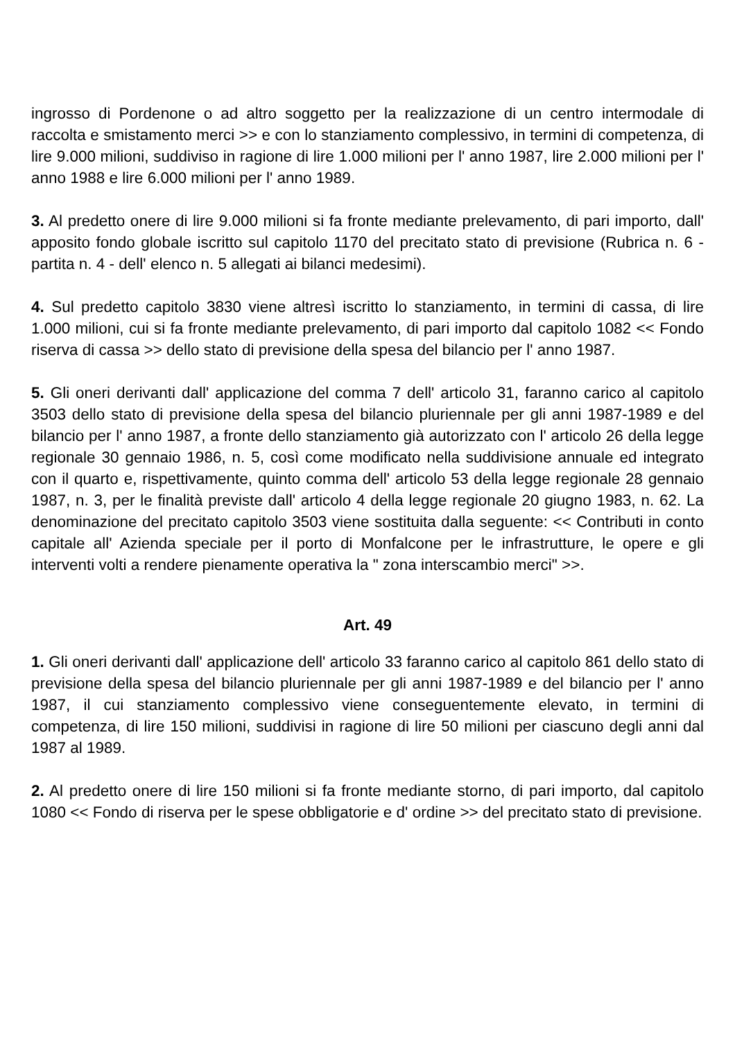ingrosso di Pordenone o ad altro soggetto per la realizzazione di un centro intermodale di raccolta e smistamento merci >> e con lo stanziamento complessivo, in termini di competenza, di lire 9.000 milioni, suddiviso in ragione di lire 1.000 milioni per l' anno 1987, lire 2.000 milioni per l' anno 1988 e lire 6.000 milioni per l' anno 1989.
3. Al predetto onere di lire 9.000 milioni si fa fronte mediante prelevamento, di pari importo, dall' apposito fondo globale iscritto sul capitolo 1170 del precitato stato di previsione (Rubrica n. 6 - partita n. 4 - dell' elenco n. 5 allegati ai bilanci medesimi).
4. Sul predetto capitolo 3830 viene altresì iscritto lo stanziamento, in termini di cassa, di lire 1.000 milioni, cui si fa fronte mediante prelevamento, di pari importo dal capitolo 1082 << Fondo riserva di cassa >> dello stato di previsione della spesa del bilancio per l' anno 1987.
5. Gli oneri derivanti dall' applicazione del comma 7 dell' articolo 31, faranno carico al capitolo 3503 dello stato di previsione della spesa del bilancio pluriennale per gli anni 1987-1989 e del bilancio per l' anno 1987, a fronte dello stanziamento già autorizzato con l' articolo 26 della legge regionale 30 gennaio 1986, n. 5, così come modificato nella suddivisione annuale ed integrato con il quarto e, rispettivamente, quinto comma dell' articolo 53 della legge regionale 28 gennaio 1987, n. 3, per le finalità previste dall' articolo 4 della legge regionale 20 giugno 1983, n. 62. La denominazione del precitato capitolo 3503 viene sostituita dalla seguente: << Contributi in conto capitale all' Azienda speciale per il porto di Monfalcone per le infrastrutture, le opere e gli interventi volti a rendere pienamente operativa la " zona interscambio merci" >>.
Art. 49
1. Gli oneri derivanti dall' applicazione dell' articolo 33 faranno carico al capitolo 861 dello stato di previsione della spesa del bilancio pluriennale per gli anni 1987-1989 e del bilancio per l' anno 1987, il cui stanziamento complessivo viene conseguentemente elevato, in termini di competenza, di lire 150 milioni, suddivisi in ragione di lire 50 milioni per ciascuno degli anni dal 1987 al 1989.
2. Al predetto onere di lire 150 milioni si fa fronte mediante storno, di pari importo, dal capitolo 1080 << Fondo di riserva per le spese obbligatorie e d' ordine >> del precitato stato di previsione.